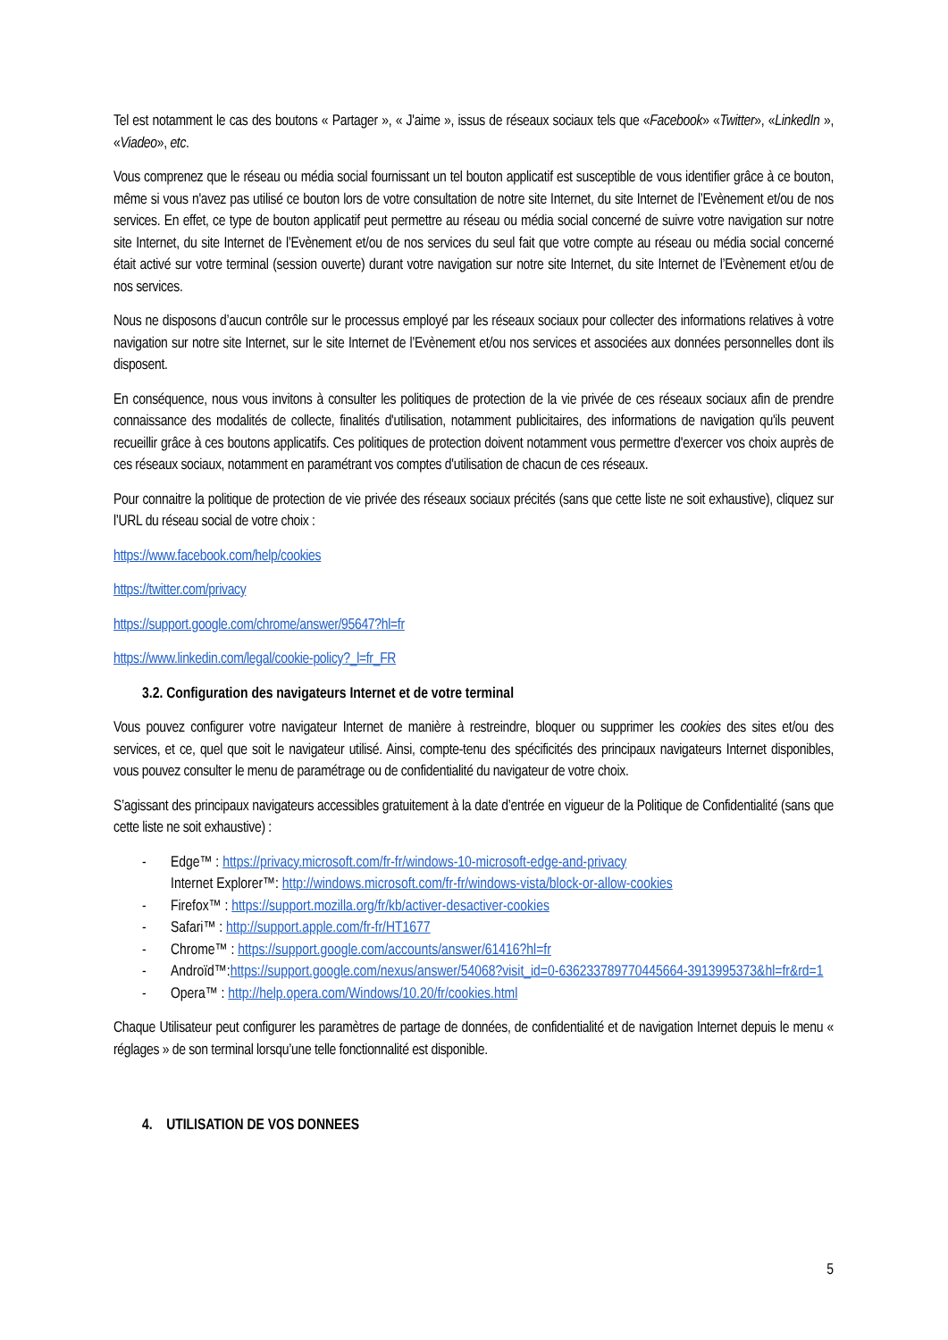Tel est notamment le cas des boutons « Partager », « J'aime », issus de réseaux sociaux tels que «Facebook» «Twitter», «LinkedIn », «Viadeo», etc.
Vous comprenez que le réseau ou média social fournissant un tel bouton applicatif est susceptible de vous identifier grâce à ce bouton, même si vous n'avez pas utilisé ce bouton lors de votre consultation de notre site Internet, du site Internet de l’Evènement et/ou de nos services. En effet, ce type de bouton applicatif peut permettre au réseau ou média social concerné de suivre votre navigation sur notre site Internet, du site Internet de l’Evènement et/ou de nos services du seul fait que votre compte au réseau ou média social concerné était activé sur votre terminal (session ouverte) durant votre navigation sur notre site Internet, du site Internet de l’Evènement et/ou de nos services.
Nous ne disposons d’aucun contrôle sur le processus employé par les réseaux sociaux pour collecter des informations relatives à votre navigation sur notre site Internet, sur le site Internet de l’Evènement et/ou nos services et associées aux données personnelles dont ils disposent.
En conséquence, nous vous invitons à consulter les politiques de protection de la vie privée de ces réseaux sociaux afin de prendre connaissance des modalités de collecte, finalités d'utilisation, notamment publicitaires, des informations de navigation qu'ils peuvent recueillir grâce à ces boutons applicatifs. Ces politiques de protection doivent notamment vous permettre d'exercer vos choix auprès de ces réseaux sociaux, notamment en paramétrant vos comptes d'utilisation de chacun de ces réseaux.
Pour connaitre la politique de protection de vie privée des réseaux sociaux précités (sans que cette liste ne soit exhaustive), cliquez sur l’URL du réseau social de votre choix :
https://www.facebook.com/help/cookies
https://twitter.com/privacy
https://support.google.com/chrome/answer/95647?hl=fr
https://www.linkedin.com/legal/cookie-policy?_l=fr_FR
3.2. Configuration des navigateurs Internet et de votre terminal
Vous pouvez configurer votre navigateur Internet de manière à restreindre, bloquer ou supprimer les cookies des sites et/ou des services, et ce, quel que soit le navigateur utilisé. Ainsi, compte-tenu des spécificités des principaux navigateurs Internet disponibles, vous pouvez consulter le menu de paramétrage ou de confidentialité du navigateur de votre choix.
S’agissant des principaux navigateurs accessibles gratuitement à la date d’entrée en vigueur de la Politique de Confidentialité (sans que cette liste ne soit exhaustive) :
- Edge™ : https://privacy.microsoft.com/fr-fr/windows-10-microsoft-edge-and-privacy
Internet Explorer™: http://windows.microsoft.com/fr-fr/windows-vista/block-or-allow-cookies
- Firefox™ : https://support.mozilla.org/fr/kb/activer-desactiver-cookies
- Safari™ : http://support.apple.com/fr-fr/HT1677
- Chrome™ : https://support.google.com/accounts/answer/61416?hl=fr
- Androïd™:https://support.google.com/nexus/answer/54068?visit_id=0-636233789770445664-3913995373&hl=fr&rd=1
- Opera™ : http://help.opera.com/Windows/10.20/fr/cookies.html
Chaque Utilisateur peut configurer les paramètres de partage de données, de confidentialité et de navigation Internet depuis le menu « réglages » de son terminal lorsqu’une telle fonctionnalité est disponible.
4. UTILISATION DE VOS DONNEES
5